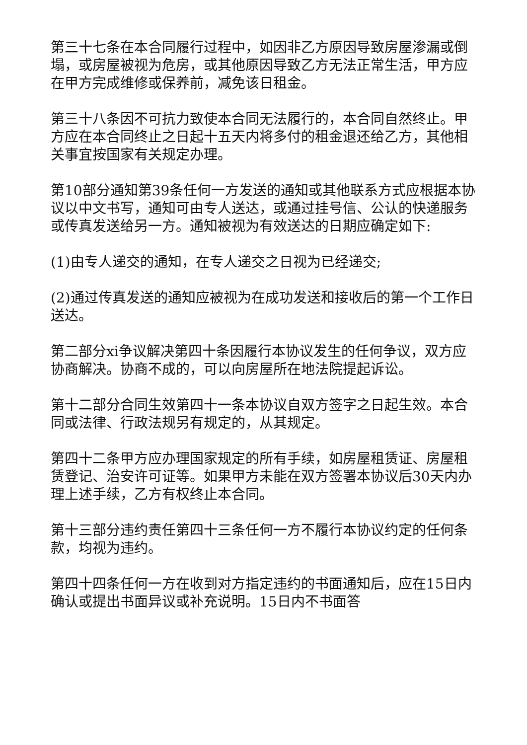第三十七条在本合同履行过程中，如因非乙方原因导致房屋渗漏或倒塌，或房屋被视为危房，或其他原因导致乙方无法正常生活，甲方应在甲方完成维修或保养前，减免该日租金。
第三十八条因不可抗力致使本合同无法履行的，本合同自然终止。甲方应在本合同终止之日起十五天内将多付的租金退还给乙方，其他相关事宜按国家有关规定办理。
第10部分通知第39条任何一方发送的通知或其他联系方式应根据本协议以中文书写，通知可由专人送达，或通过挂号信、公认的快递服务或传真发送给另一方。通知被视为有效送达的日期应确定如下:
(1)由专人递交的通知，在专人递交之日视为已经递交;
(2)通过传真发送的通知应被视为在成功发送和接收后的第一个工作日送达。
第二部分xi争议解决第四十条因履行本协议发生的任何争议，双方应协商解决。协商不成的，可以向房屋所在地法院提起诉讼。
第十二部分合同生效第四十一条本协议自双方签字之日起生效。本合同或法律、行政法规另有规定的，从其规定。
第四十二条甲方应办理国家规定的所有手续，如房屋租赁证、房屋租赁登记、治安许可证等。如果甲方未能在双方签署本协议后30天内办理上述手续，乙方有权终止本合同。
第十三部分违约责任第四十三条任何一方不履行本协议约定的任何条款，均视为违约。
第四十四条任何一方在收到对方指定违约的书面通知后，应在15日内确认或提出书面异议或补充说明。15日内不书面答